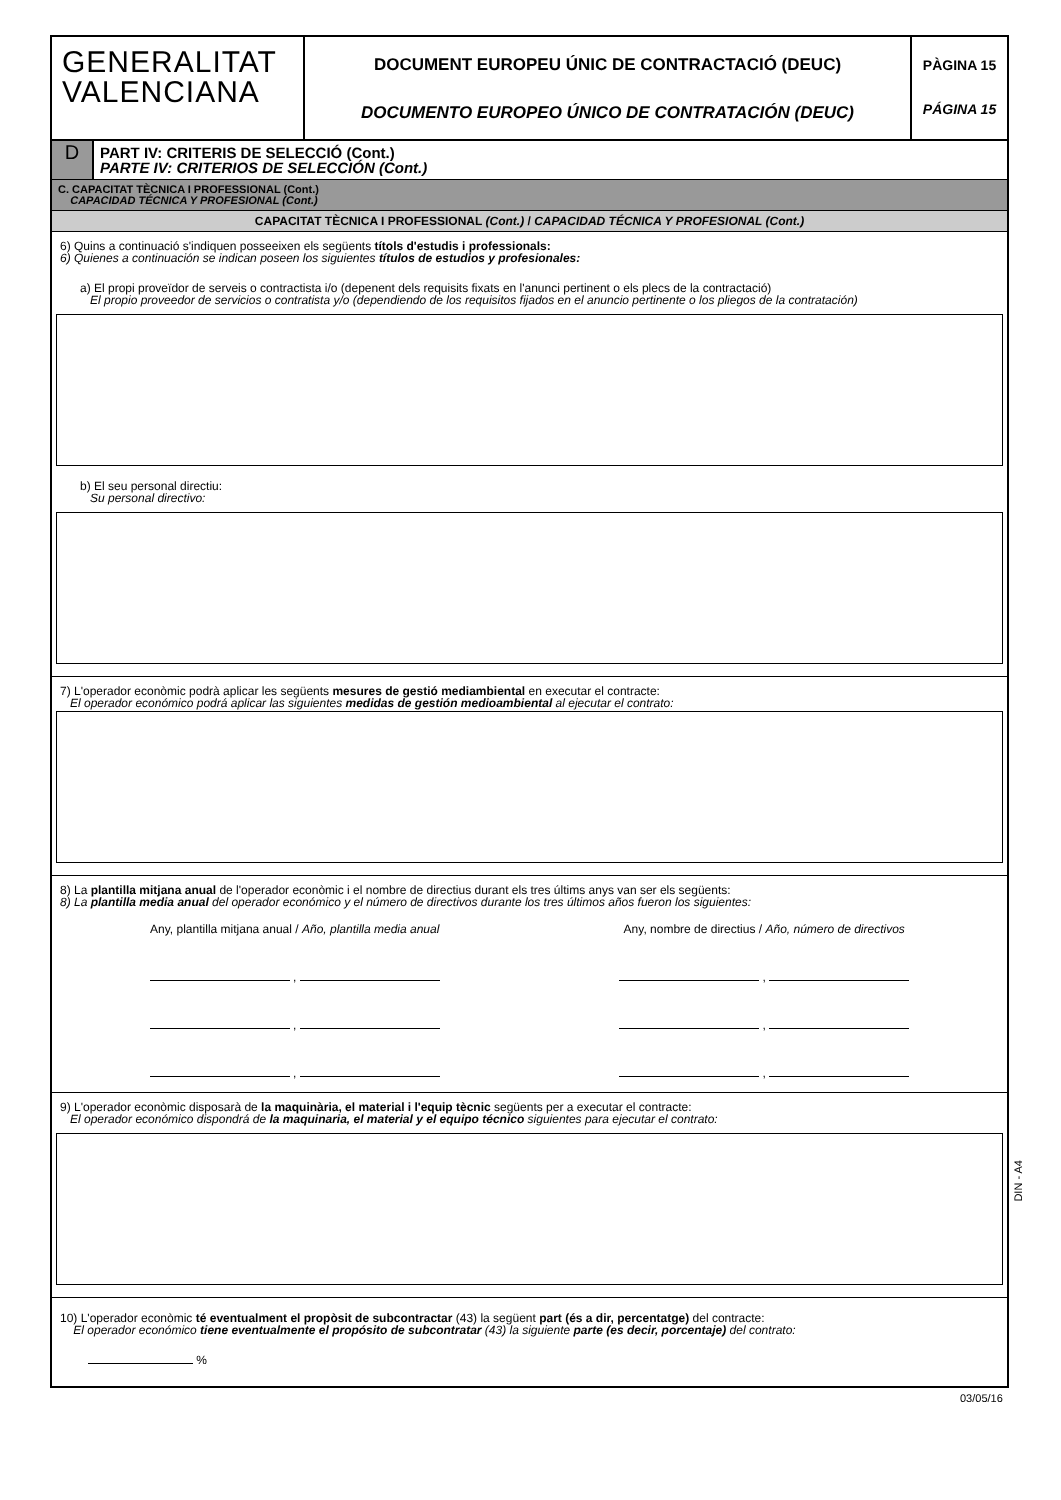GENERALITAT
VALENCIANA
DOCUMENT EUROPEU ÚNIC DE CONTRACTACIÓ (DEUC)
DOCUMENTO EUROPEO ÚNICO DE CONTRATACIÓN (DEUC)
PÀGINA 15
PÁGINA 15
D
PART IV: CRITERIS DE SELECCIÓ (Cont.)
PARTE IV: CRITERIOS DE SELECCIÓN (Cont.)
C. CAPACITAT TÈCNICA I PROFESSIONAL (Cont.)
CAPACIDAD TÉCNICA Y PROFESIONAL (Cont.)
CAPACITAT TÈCNICA I PROFESSIONAL (Cont.) / CAPACIDAD TÉCNICA Y PROFESIONAL (Cont.)
6) Quins a continuació s'indiquen posseeixen els següents títols d'estudis i professionals:
6) Quienes a continuación se indican poseen los siguientes títulos de estudios y profesionales:
a) El propi proveïdor de serveis o contractista i/o (depenent dels requisits fixats en l'anunci pertinent o els plecs de la contractació)
El propio proveedor de servicios o contratista y/o (dependiendo de los requisitos fijados en el anuncio pertinente o los pliegos de la contratación)
b) El seu personal directiu:
Su personal directivo:
7) L'operador econòmic podrà aplicar les següents mesures de gestió mediambiental en executar el contracte:
El operador económico podrá aplicar las siguientes medidas de gestión medioambiental al ejecutar el contrato:
8) La plantilla mitjana anual de l'operador econòmic i el nombre de directius durant els tres últims anys van ser els següents:
8) La plantilla media anual del operador económico y el número de directivos durante los tres últimos años fueron los siguientes:
Any, plantilla mitjana anual / Año, plantilla media anual
,
,
,
Any, nombre de directius / Año, número de directivos
,
,
,
9) L'operador econòmic disposarà de la maquinària, el material i l'equip tècnic següents per a executar el contracte:
El operador económico dispondrá de la maquinaria, el material y el equipo técnico siguientes para ejecutar el contrato:
10) L'operador econòmic té eventualment el propòsit de subcontractar (43) la següent part (és a dir, percentatge) del contracte:
El operador económico tiene eventualmente el propósito de subcontratar (43) la siguiente parte (es decir, porcentaje) del contrato:
%
DIN - A4
03/05/16